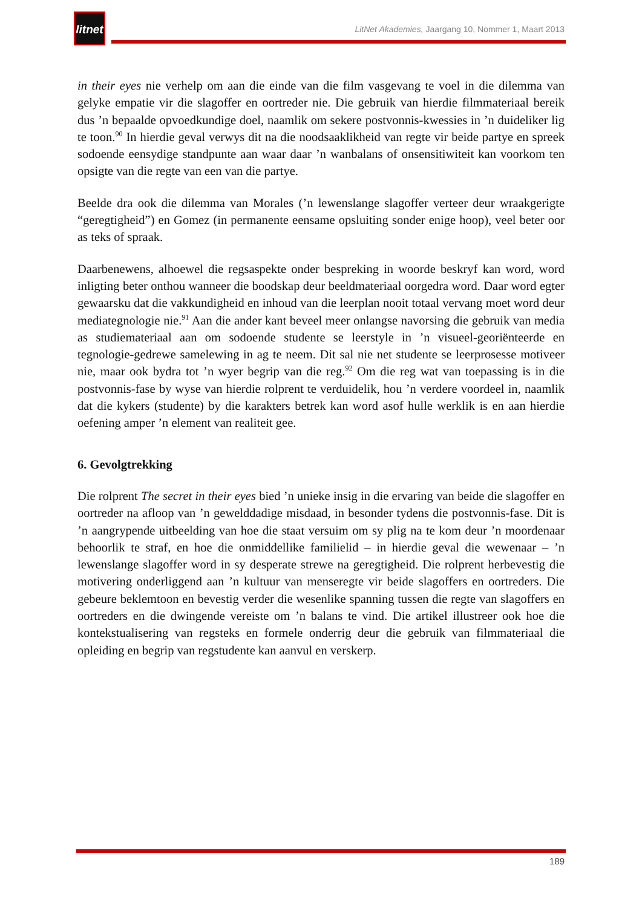litnet
LitNet Akademies, Jaargang 10, Nommer 1, Maart 2013
in their eyes nie verhelp om aan die einde van die film vasgevang te voel in die dilemma van gelyke empatie vir die slagoffer en oortreder nie. Die gebruik van hierdie filmmateriaal bereik dus ’n bepaalde opvoedkundige doel, naamlik om sekere postvonnis-kwessies in ’n duideliker lig te toon.<sup>90</sup> In hierdie geval verwys dit na die noodsaaklikheid van regte vir beide partye en spreek sodoende eensydige standpunte aan waar daar ’n wanbalans of onsensitiwiteit kan voorkom ten opsigte van die regte van een van die partye.
Beelde dra ook die dilemma van Morales (’n lewenslange slagoffer verteer deur wraakgerigte “geregtigheid”) en Gomez (in permanente eensame opsluiting sonder enige hoop), veel beter oor as teks of spraak.
Daarbenewens, alhoewel die regsaspekte onder bespreking in woorde beskryf kan word, word inligting beter onthou wanneer die boodskap deur beeldmateriaal oorgedra word. Daar word egter gewaarsku dat die vakkundigheid en inhoud van die leerplan nooit totaal vervang moet word deur mediategnologie nie.<sup>91</sup> Aan die ander kant beveel meer onlangse navorsing die gebruik van media as studiemateriaal aan om sodoende studente se leerstyle in ’n visueel-georiënteerde en tegnologie-gedrewe samelewing in ag te neem. Dit sal nie net studente se leerprosesse motiveer nie, maar ook bydra tot ’n wyer begrip van die reg.<sup>92</sup> Om die reg wat van toepassing is in die postvonnis-fase by wyse van hierdie rolprent te verduidelik, hou ’n verdere voordeel in, naamlik dat die kykers (studente) by die karakters betrek kan word asof hulle werklik is en aan hierdie oefening amper ’n element van realiteit gee.
6. Gevolgtrekking
Die rolprent The secret in their eyes bied ’n unieke insig in die ervaring van beide die slagoffer en oortreder na afloop van ’n gewelddadige misdaad, in besonder tydens die postvonnis-fase. Dit is ’n aangrypende uitbeelding van hoe die staat versuim om sy plig na te kom deur ’n moordenaar behoorlik te straf, en hoe die onmiddellike familielid – in hierdie geval die wewenaar – ’n lewenslange slagoffer word in sy desperate strewe na geregtigheid. Die rolprent herbevestig die motivering onderliggend aan ’n kultuur van menseregte vir beide slagoffers en oortreders. Die gebeure beklemtoon en bevestig verder die wesenlike spanning tussen die regte van slagoffers en oortreders en die dwingende vereiste om ’n balans te vind. Die artikel illustreer ook hoe die kontekstualisering van regsteks en formele onderrig deur die gebruik van filmmateriaal die opleiding en begrip van regstudente kan aanvul en verskerp.
189